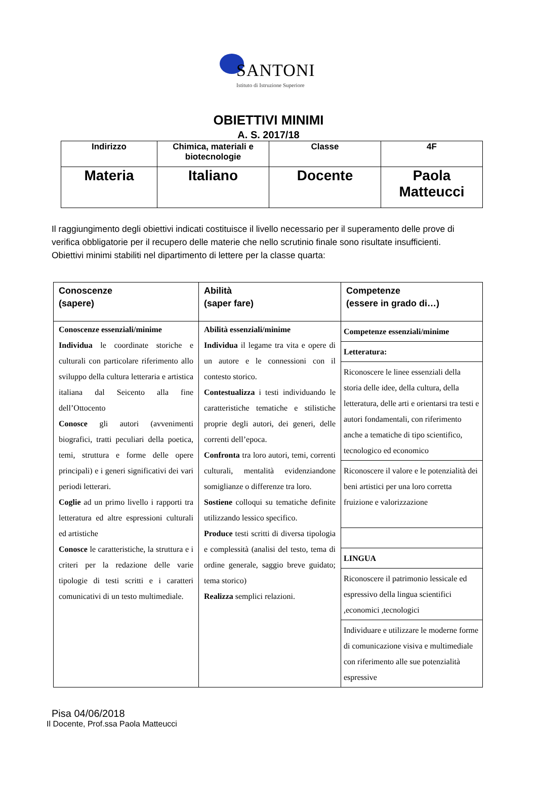SANTONI
Istituto di Istruzione Superiore
OBIETTIVI MINIMI
A. S. 2017/18
| Indirizzo | Chimica, materiali e biotecnologie | Classe | 4F |
| Materia | Italiano | Docente | Paola Matteucci |
Il raggiungimento degli obiettivi indicati costituisce il livello necessario per il superamento delle prove di verifica obbligatorie per il recupero delle materie che nello scrutinio finale sono risultate insufficienti.
Obiettivi minimi stabiliti nel dipartimento di lettere per la classe quarta:
| Conoscenze (sapere) | Abilità (saper fare) | Competenze (essere in grado di…) |
| Conoscenze essenziali/minime Individua le coordinate storiche e culturali con particolare riferimento allo sviluppo della cultura letteraria e artistica italiana dal Seicento alla fine dell’Ottocento Conosce gli autori (avvenimenti biografici, tratti peculiari della poetica, temi, struttura e forme delle opere principali) e i generi significativi dei vari periodi letterari. Coglie ad un primo livello i rapporti tra letteratura ed altre espressioni culturali ed artistiche Conosce le caratteristiche, la struttura e i criteri per la redazione delle varie tipologie di testi scritti e i caratteri comunicativi di un testo multimediale. | Abilità essenziali/minime Individua il legame tra vita e opere di un autore e le connessioni con il contesto storico. Contestualizza i testi individuando le caratteristiche tematiche e stilistiche proprie degli autori, dei generi, delle correnti dell’epoca. Confronta tra loro autori, temi, correnti culturali, mentalità evidenziandone somiglianze o differenze tra loro. Sostiene colloqui su tematiche definite utilizzando lessico specifico. Produce testi scritti di diversa tipologia e complessità (analisi del testo, tema di ordine generale, saggio breve guidato; tema storico) Realizza semplici relazioni. | / Competenze essenziali/minime / / Letteratura: / / Riconoscere le linee essenziali della storia delle idee, della cultura, della letteratura, delle arti e orientarsi tra testi e autori fondamentali, con riferimento anche a tematiche di tipo scientifico, tecnologico ed economico / / Riconoscere il valore e le potenzialità dei beni artistici per una loro corretta fruizione e valorizzazione / / LINGUA / / Riconoscere il patrimonio lessicale ed espressivo della lingua scientifici ,economici ,tecnologici / / Individuare e utilizzare le moderne forme di comunicazione visiva e multimediale con riferimento alle sue potenzialità espressive / |
Pisa 04/06/2018
Il Docente, Prof.ssa Paola Matteucci